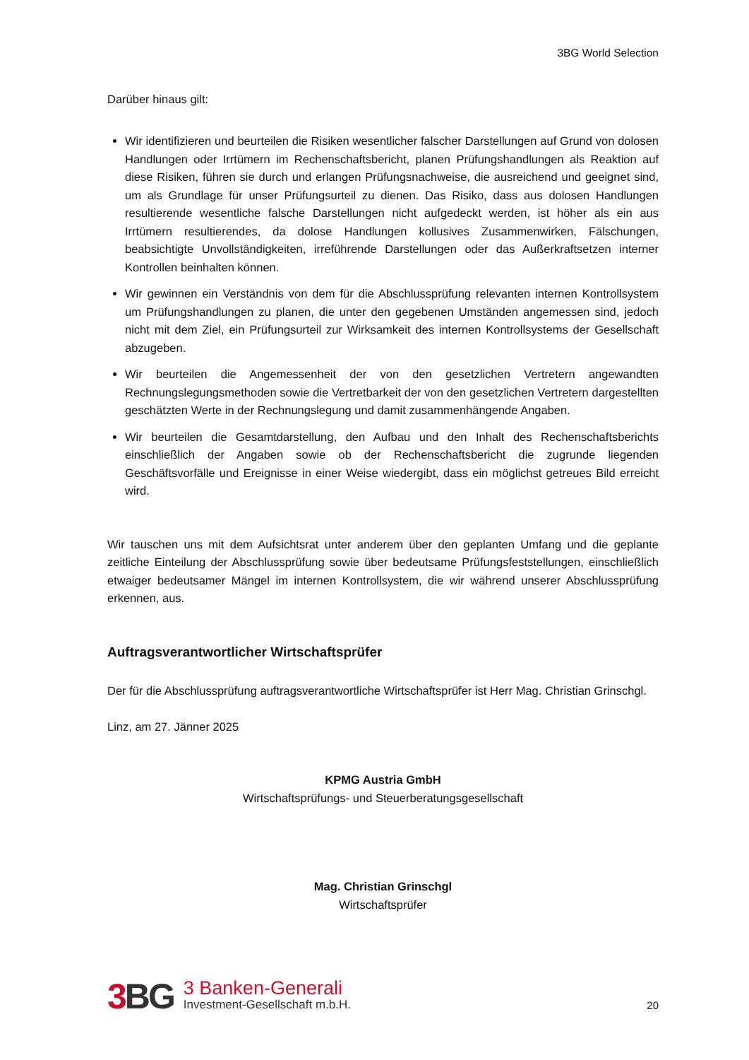3BG World Selection
Darüber hinaus gilt:
Wir identifizieren und beurteilen die Risiken wesentlicher falscher Darstellungen auf Grund von dolosen Handlungen oder Irrtümern im Rechenschaftsbericht, planen Prüfungshandlungen als Reaktion auf diese Risiken, führen sie durch und erlangen Prüfungsnachweise, die ausreichend und geeignet sind, um als Grundlage für unser Prüfungsurteil zu dienen. Das Risiko, dass aus dolosen Handlungen resultierende wesentliche falsche Darstellungen nicht aufgedeckt werden, ist höher als ein aus Irrtümern resultierendes, da dolose Handlungen kollusives Zusammenwirken, Fälschungen, beabsichtigte Unvollständigkeiten, irreführende Darstellungen oder das Außerkraftsetzen interner Kontrollen beinhalten können.
Wir gewinnen ein Verständnis von dem für die Abschlussprüfung relevanten internen Kontrollsystem um Prüfungshandlungen zu planen, die unter den gegebenen Umständen angemessen sind, jedoch nicht mit dem Ziel, ein Prüfungsurteil zur Wirksamkeit des internen Kontrollsystems der Gesellschaft abzugeben.
Wir beurteilen die Angemessenheit der von den gesetzlichen Vertretern angewandten Rechnungslegungsmethoden sowie die Vertretbarkeit der von den gesetzlichen Vertretern dargestellten geschätzten Werte in der Rechnungslegung und damit zusammenhängende Angaben.
Wir beurteilen die Gesamtdarstellung, den Aufbau und den Inhalt des Rechenschaftsberichts einschließlich der Angaben sowie ob der Rechenschaftsbericht die zugrunde liegenden Geschäftsvorfälle und Ereignisse in einer Weise wiedergibt, dass ein möglichst getreues Bild erreicht wird.
Wir tauschen uns mit dem Aufsichtsrat unter anderem über den geplanten Umfang und die geplante zeitliche Einteilung der Abschlussprüfung sowie über bedeutsame Prüfungsfeststellungen, einschließlich etwaiger bedeutsamer Mängel im internen Kontrollsystem, die wir während unserer Abschlussprüfung erkennen, aus.
Auftragsverantwortlicher Wirtschaftsprüfer
Der für die Abschlussprüfung auftragsverantwortliche Wirtschaftsprüfer ist Herr Mag. Christian Grinschgl.
Linz, am 27. Jänner 2025
KPMG Austria GmbH
Wirtschaftsprüfungs- und Steuerberatungsgesellschaft
Mag. Christian Grinschgl
Wirtschaftsprüfer
3 BG
3 Banken-Generali
Investment-Gesellschaft m.b.H.
20